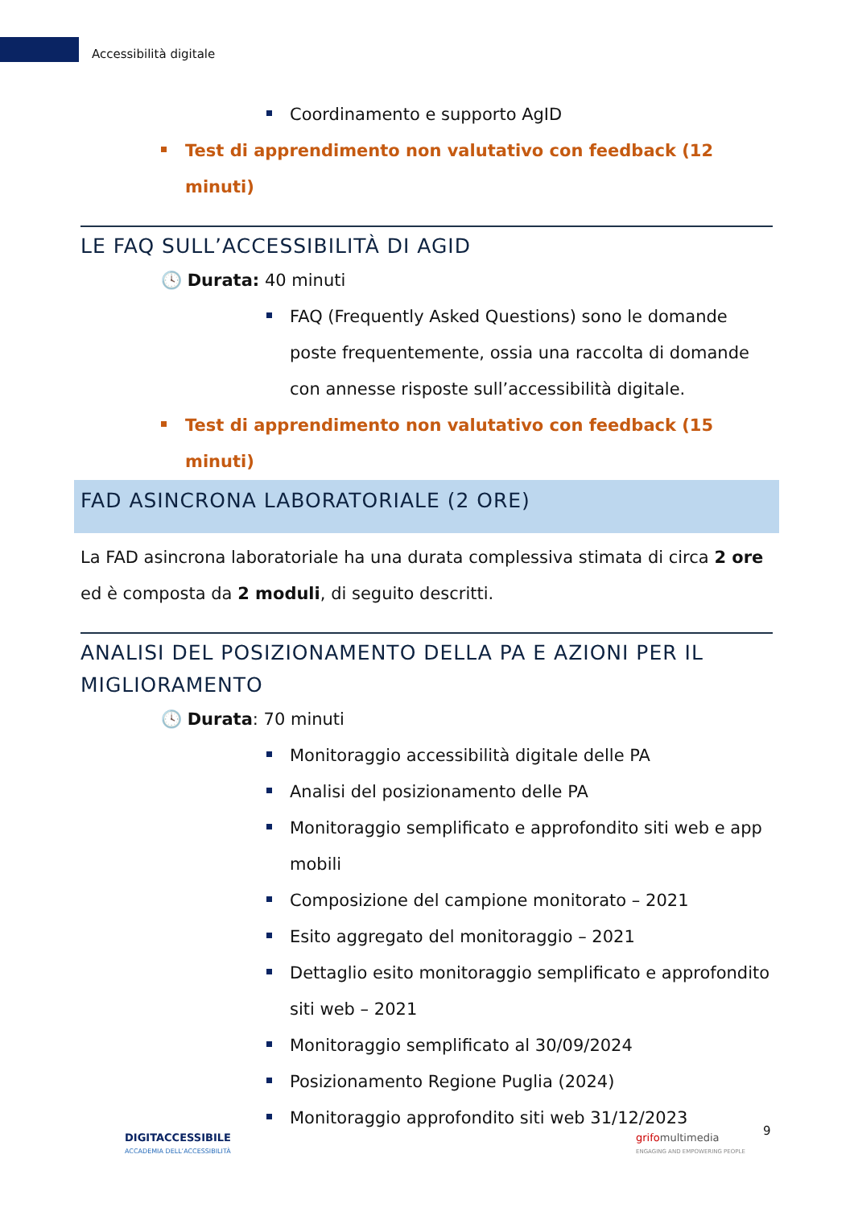Accessibilità digitale
Coordinamento e supporto AgID
Test di apprendimento non valutativo con feedback (12 minuti)
LE FAQ SULL’ACCESSIBILITÀ DI AGID
🕓 Durata: 40 minuti
FAQ (Frequently Asked Questions) sono le domande poste frequentemente, ossia una raccolta di domande con annesse risposte sull’accessibilità digitale.
Test di apprendimento non valutativo con feedback (15 minuti)
FAD ASINCRONA LABORATORIALE (2 ORE)
La FAD asincrona laboratoriale ha una durata complessiva stimata di circa 2 ore ed è composta da 2 moduli, di seguito descritti.
ANALISI DEL POSIZIONAMENTO DELLA PA E AZIONI PER IL MIGLIORAMENTO
🕓 Durata: 70 minuti
Monitoraggio accessibilità digitale delle PA
Analisi del posizionamento delle PA
Monitoraggio semplificato e approfondito siti web e app mobili
Composizione del campione monitorato – 2021
Esito aggregato del monitoraggio – 2021
Dettaglio esito monitoraggio semplificato e approfondito siti web – 2021
Monitoraggio semplificato al 30/09/2024
Posizionamento Regione Puglia (2024)
Monitoraggio approfondito siti web 31/12/2023
DIGITACCESSIBILE
ACCADEMIA DELL’ACCESSIBILITÀ
grifomultimedia
ENGAGING AND EMPOWERING PEOPLE
9